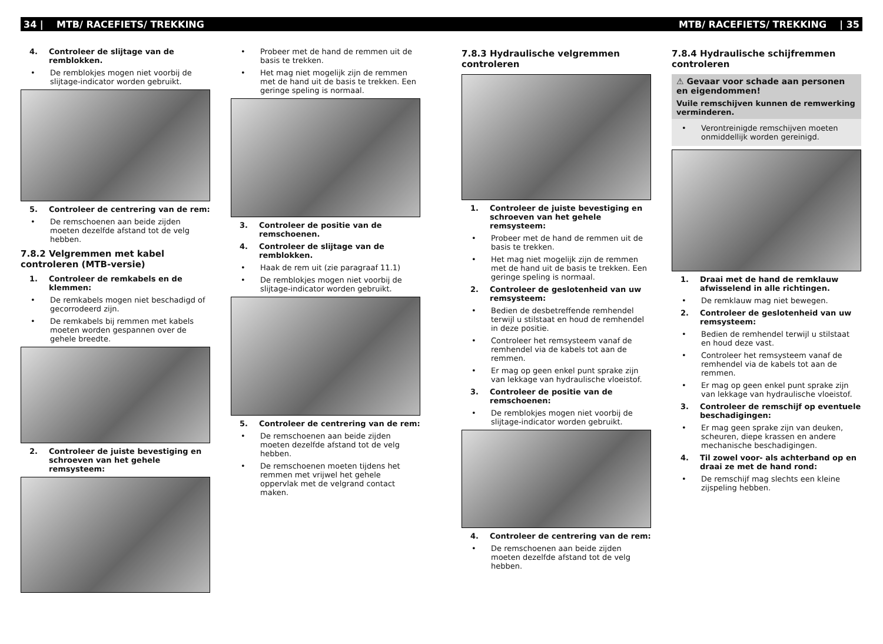34 | MTB/ RACEFIETS/ TREKKING MTB/ RACEFIETS/ TREKKING | 35
4. Controleer de slijtage van de remblokken.
• De remblokjes mogen niet voorbij de slijtage-indicator worden gebruikt.
5. Controleer de centrering van de rem:
• De remschoenen aan beide zijden moeten dezelfde afstand tot de velg hebben.
7.8.2 Velgremmen met kabel controleren (MTB-versie)
1. Controleer de remkabels en de klemmen:
• De remkabels mogen niet beschadigd of gecorrodeerd zijn.
• De remkabels bij remmen met kabels moeten worden gespannen over de gehele breedte.
2. Controleer de juiste bevestiging en schroeven van het gehele remsysteem:
• Probeer met de hand de remmen uit de basis te trekken.
• Het mag niet mogelijk zijn de remmen met de hand uit de basis te trekken. Een geringe speling is normaal.
3. Controleer de positie van de remschoenen.
4. Controleer de slijtage van de remblokken.
• Haak de rem uit (zie paragraaf 11.1)
• De remblokjes mogen niet voorbij de slijtage-indicator worden gebruikt.
5. Controleer de centrering van de rem:
• De remschoenen aan beide zijden moeten dezelfde afstand tot de velg hebben.
• De remschoenen moeten tijdens het remmen met vrijwel het gehele oppervlak met de velgrand contact maken.
7.8.3 Hydraulische velgremmen controleren
1. Controleer de juiste bevestiging en schroeven van het gehele remsysteem:
• Probeer met de hand de remmen uit de basis te trekken.
• Het mag niet mogelijk zijn de remmen met de hand uit de basis te trekken. Een geringe speling is normaal.
2. Controleer de geslotenheid van uw remsysteem:
• Bedien de desbetreffende remhendel terwijl u stilstaat en houd de remhendel in deze positie.
• Controleer het remsysteem vanaf de remhendel via de kabels tot aan de remmen.
• Er mag op geen enkel punt sprake zijn van lekkage van hydraulische vloeistof.
3. Controleer de positie van de remschoenen:
• De remblokjes mogen niet voorbij de slijtage-indicator worden gebruikt.
4. Controleer de centrering van de rem:
• De remschoenen aan beide zijden moeten dezelfde afstand tot de velg hebben.
7.8.4 Hydraulische schijfremmen controleren
⚠ Gevaar voor schade aan personen en eigendommen!
Vuile remschijven kunnen de remwerking verminderen.
• Verontreinigde remschijven moeten onmiddellijk worden gereinigd.
1. Draai met de hand de remklauw afwisselend in alle richtingen.
• De remklauw mag niet bewegen.
2. Controleer de geslotenheid van uw remsysteem:
• Bedien de remhendel terwijl u stilstaat en houd deze vast.
• Controleer het remsysteem vanaf de remhendel via de kabels tot aan de remmen.
• Er mag op geen enkel punt sprake zijn van lekkage van hydraulische vloeistof.
3. Controleer de remschijf op eventuele beschadigingen:
• Er mag geen sprake zijn van deuken, scheuren, diepe krassen en andere mechanische beschadigingen.
4. Til zowel voor- als achterband op en draai ze met de hand rond:
• De remschijf mag slechts een kleine zijspeling hebben.